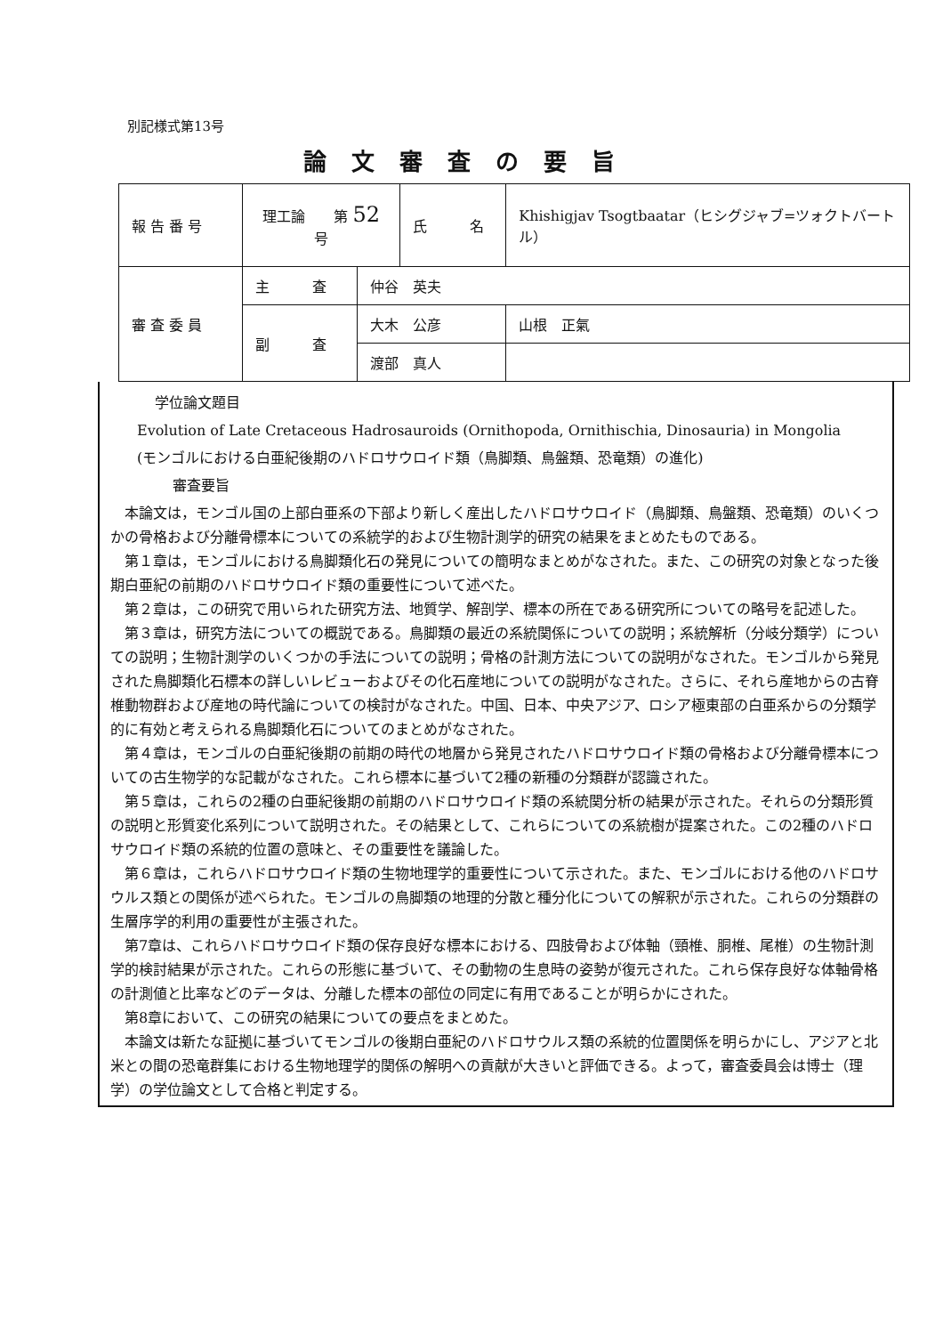別記様式第13号
論文審査の要旨
| 報 告 番 号 | 理工論 第 52 号 | | 氏 名 | Khishigjav Tsogtbaatar（ヒシグジャブ=ツォクトバートル） |
| 審 査 委 員 | 主 査 | 仲谷 英夫 | | |
| | 副 査 | 大木 公彦 | | 山根 正氣 |
| | | 渡部 真人 | | |
学位論文題目
Evolution of Late Cretaceous Hadrosauroids (Ornithopoda, Ornithischia, Dinosauria) in Mongolia
(モンゴルにおける白亜紀後期のハドロサウロイド類（鳥脚類、鳥盤類、恐竜類）の進化)
審査要旨
本論文は，モンゴル国の上部白亜系の下部より新しく産出したハドロサウロイド（鳥脚類、鳥盤類、恐竜類）のいくつかの骨格および分離骨標本についての系統学的および生物計測学的研究の結果をまとめたものである。
第１章は，モンゴルにおける鳥脚類化石の発見についての簡明なまとめがなされた。また、この研究の対象となった後期白亜紀の前期のハドロサウロイド類の重要性について述べた。
第２章は，この研究で用いられた研究方法、地質学、解剖学、標本の所在である研究所についての略号を記述した。
第３章は，研究方法についての概説である。鳥脚類の最近の系統関係についての説明；系統解析（分岐分類学）についての説明；生物計測学のいくつかの手法についての説明；骨格の計測方法についての説明がなされた。モンゴルから発見された鳥脚類化石標本の詳しいレビューおよびその化石産地についての説明がなされた。さらに、それら産地からの古脊椎動物群および産地の時代論についての検討がなされた。中国、日本、中央アジア、ロシア極東部の白亜系からの分類学的に有効と考えられる鳥脚類化石についてのまとめがなされた。
第４章は，モンゴルの白亜紀後期の前期の時代の地層から発見されたハドロサウロイド類の骨格および分離骨標本についての古生物学的な記載がなされた。これら標本に基づいて2種の新種の分類群が認識された。
第５章は，これらの2種の白亜紀後期の前期のハドロサウロイド類の系統関分析の結果が示された。それらの分類形質の説明と形質変化系列について説明された。その結果として、これらについての系統樹が提案された。この2種のハドロサウロイド類の系統的位置の意味と、その重要性を議論した。
第６章は，これらハドロサウロイド類の生物地理学的重要性について示された。また、モンゴルにおける他のハドロサウルス類との関係が述べられた。モンゴルの鳥脚類の地理的分散と種分化についての解釈が示された。これらの分類群の生層序学的利用の重要性が主張された。
第7章は、これらハドロサウロイド類の保存良好な標本における、四肢骨および体軸（頸椎、胴椎、尾椎）の生物計測学的検討結果が示された。これらの形態に基づいて、その動物の生息時の姿勢が復元された。これら保存良好な体軸骨格の計測値と比率などのデータは、分離した標本の部位の同定に有用であることが明らかにされた。
第8章において、この研究の結果についての要点をまとめた。
本論文は新たな証拠に基づいてモンゴルの後期白亜紀のハドロサウルス類の系統的位置関係を明らかにし、アジアと北米との間の恐竜群集における生物地理学的関係の解明への貢献が大きいと評価できる。よって，審査委員会は博士（理学）の学位論文として合格と判定する。